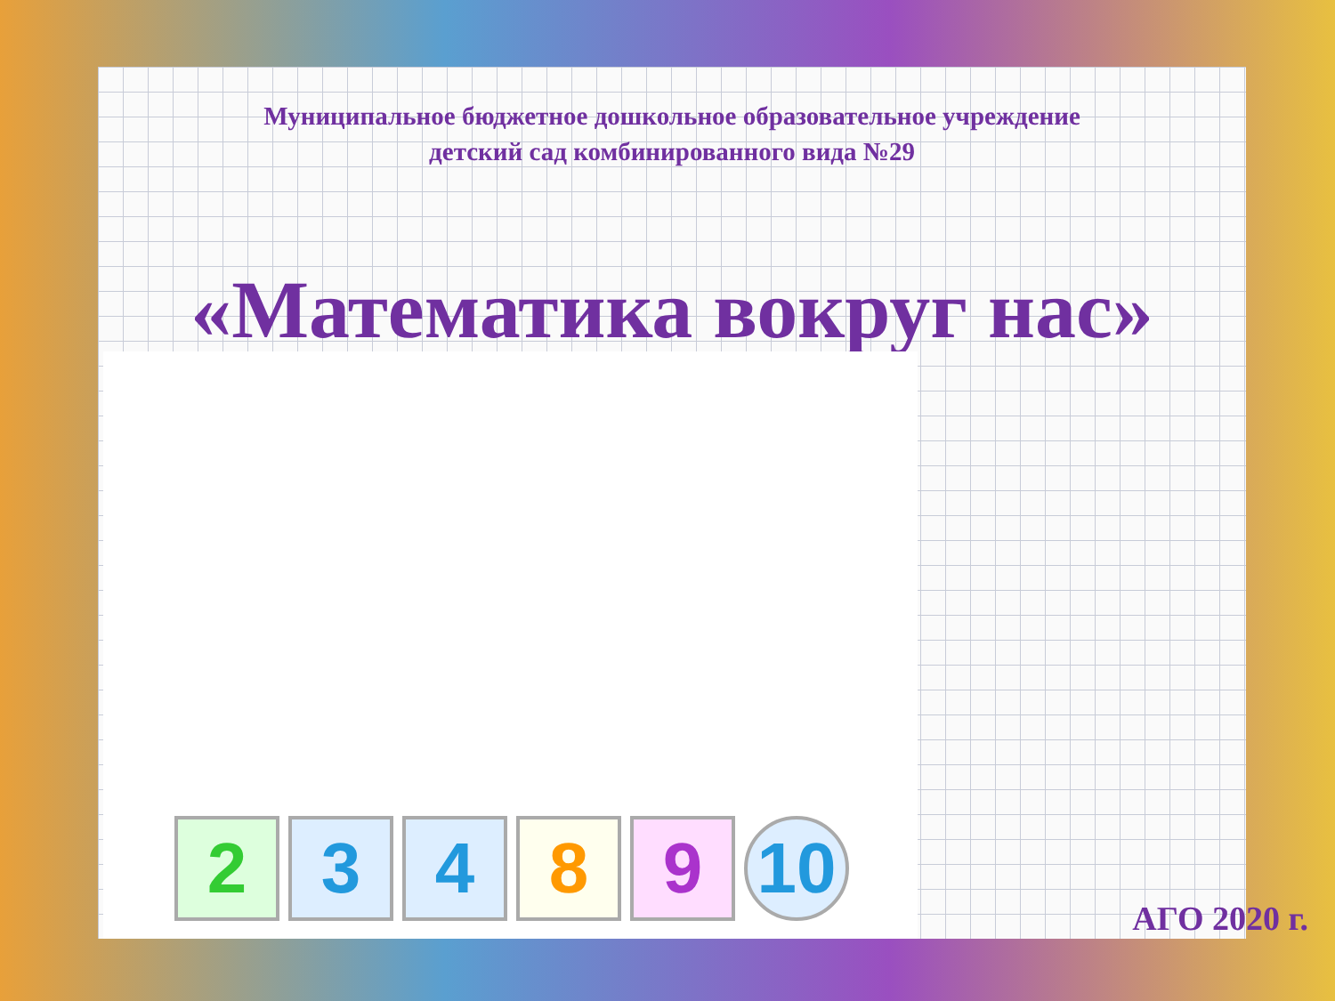Муниципальное бюджетное дошкольное образовательное учреждение
детский сад комбинированного вида №29
«Математика вокруг нас»
2
3
4
8
9
10
АГО 2020 г.